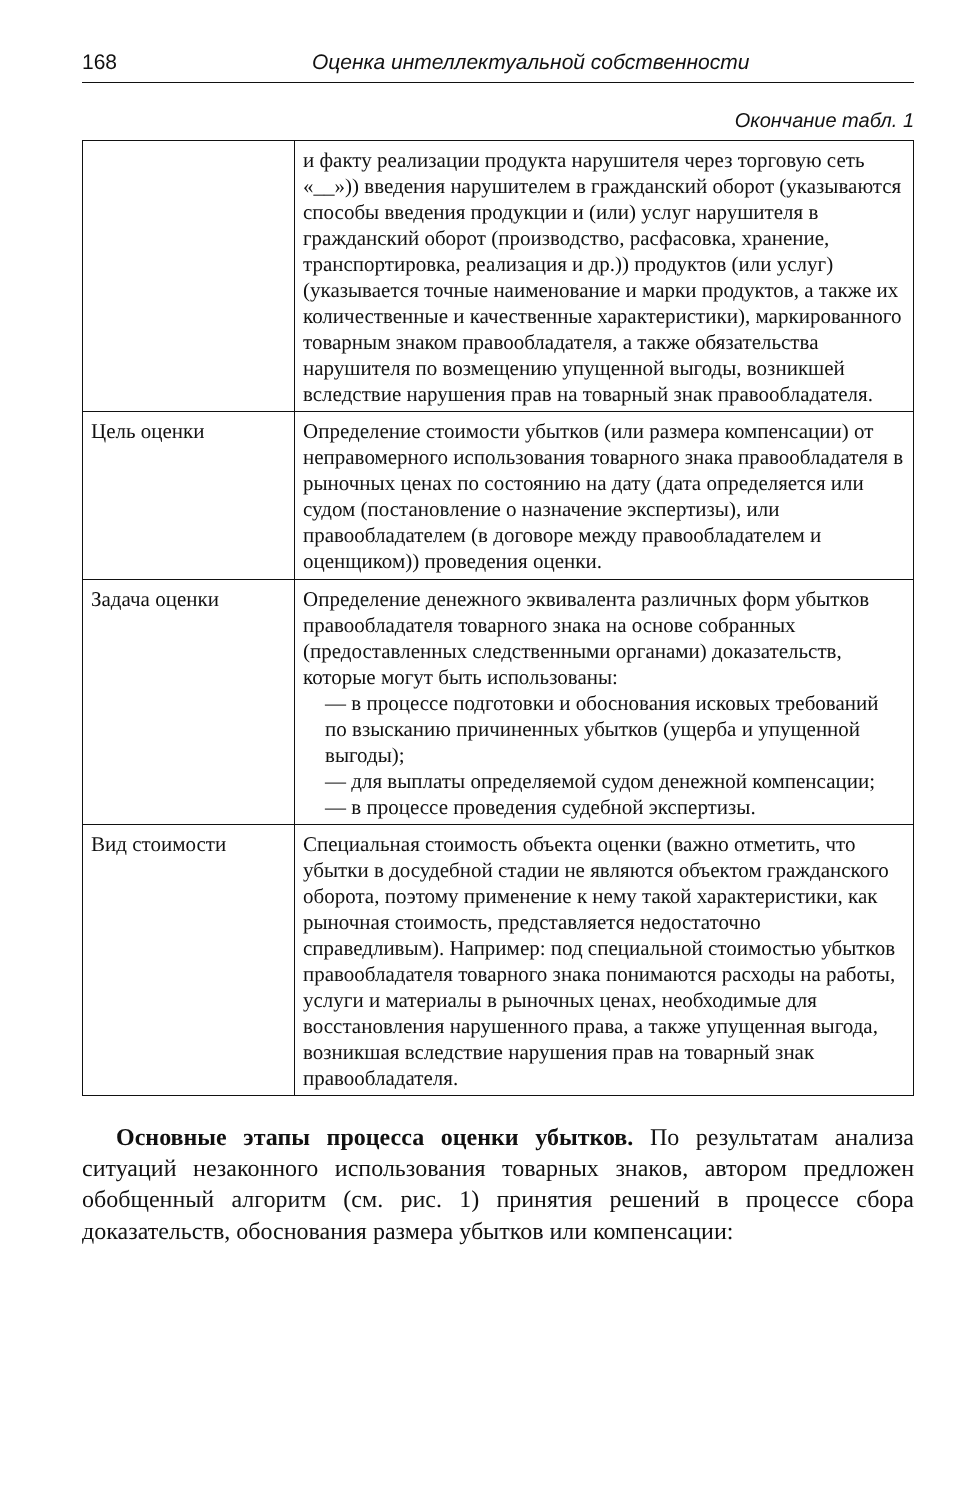168 Оценка интеллектуальной собственности
Окончание табл. 1
| | и факту реализации продукта нарушителя через торговую сеть «__»)) введения нарушителем в гражданский оборот (указываются способы введения продукции и (или) услуг нарушителя в гражданский оборот (производство, расфасовка, хранение, транспортировка, реализация и др.)) продуктов (или услуг) (указывается точные наименование и марки продуктов, а также их количественные и качественные характеристики), маркированного товарным знаком правообладателя, а также обязательства нарушителя по возмещению упущенной выгоды, возникшей вследствие нарушения прав на товарный знак правообладателя. |
| Цель оценки | Определение стоимости убытков (или размера компенсации) от неправомерного использования товарного знака правообладателя в рыночных ценах по состоянию на дату (дата определяется или судом (постановление о назначение экспертизы), или правообладателем (в договоре между правообладателем и оценщиком)) проведения оценки. |
| Задача оценки | Определение денежного эквивалента различных форм убытков правообладателя товарного знака на основе собранных (предоставленных следственными органами) доказательств, которые могут быть использованы: — в процессе подготовки и обоснования исковых требований по взысканию причиненных убытков (ущерба и упущенной выгоды); — для выплаты определяемой судом денежной компенсации; — в процессе проведения судебной экспертизы. |
| Вид стоимости | Специальная стоимость объекта оценки (важно отметить, что убытки в досудебной стадии не являются объектом гражданского оборота, поэтому применение к нему такой характеристики, как рыночная стоимость, представляется недостаточно справедливым). Например: под специальной стоимостью убытков правообладателя товарного знака понимаются расходы на работы, услуги и материалы в рыночных ценах, необходимые для восстановления нарушенного права, а также упущенная выгода, возникшая вследствие нарушения прав на товарный знак правообладателя. |
Основные этапы процесса оценки убытков. По результатам анализа ситуаций незаконного использования товарных знаков, автором предложен обобщенный алгоритм (см. рис. 1) принятия решений в процессе сбора доказательств, обоснования размера убытков или компенсации: